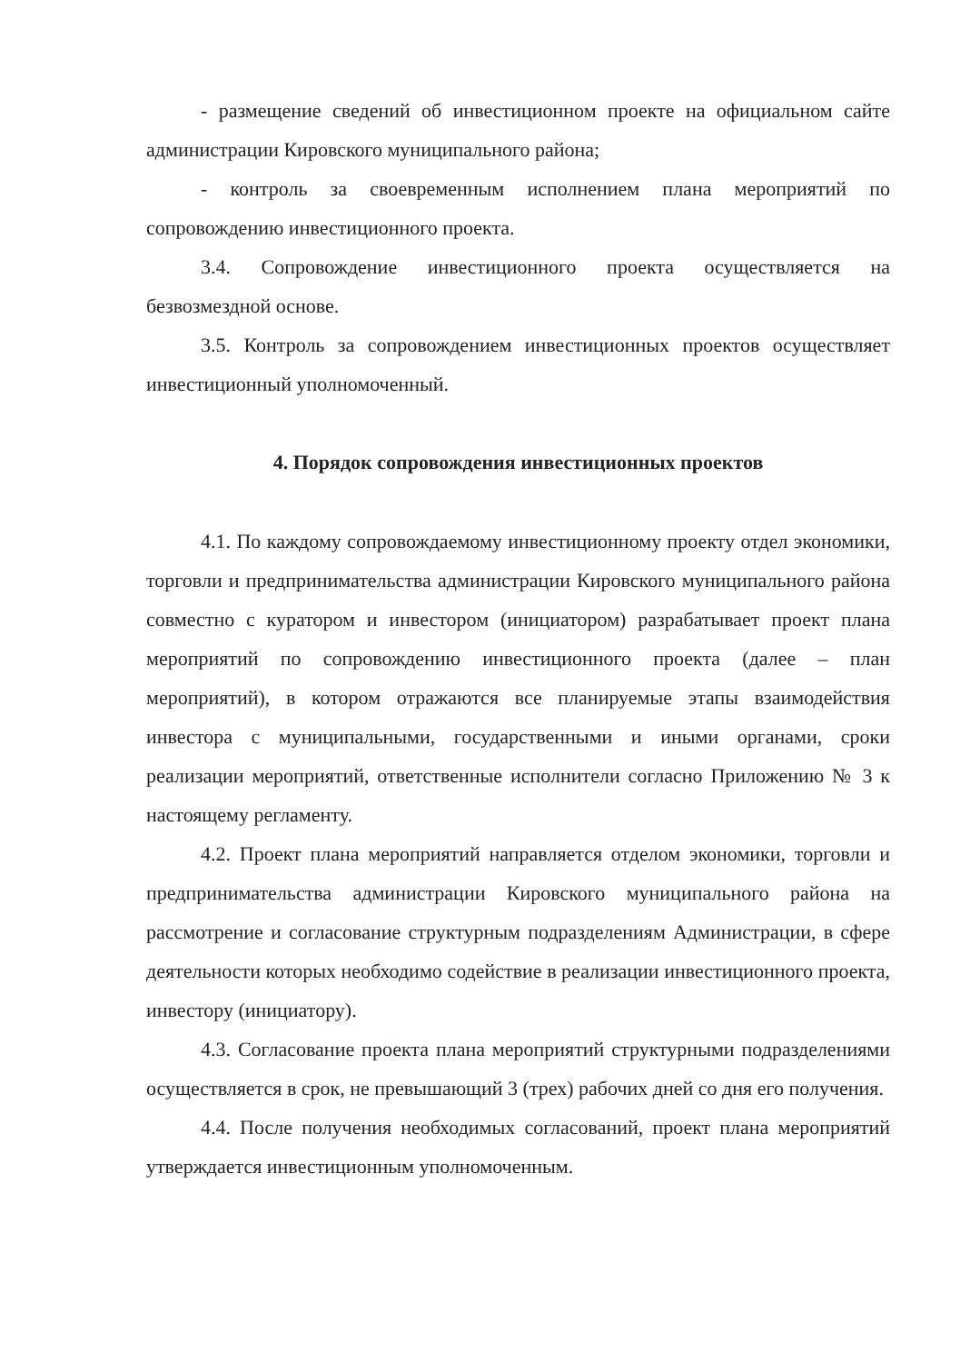- размещение сведений об инвестиционном проекте на официальном сайте администрации Кировского муниципального района;
- контроль за своевременным исполнением плана мероприятий по сопровождению инвестиционного проекта.
3.4. Сопровождение инвестиционного проекта осуществляется на безвозмездной основе.
3.5. Контроль за сопровождением инвестиционных проектов осуществляет инвестиционный уполномоченный.
4. Порядок сопровождения инвестиционных проектов
4.1. По каждому сопровождаемому инвестиционному проекту отдел экономики, торговли и предпринимательства администрации Кировского муниципального района совместно с куратором и инвестором (инициатором) разрабатывает проект плана мероприятий по сопровождению инвестиционного проекта (далее – план мероприятий), в котором отражаются все планируемые этапы взаимодействия инвестора с муниципальными, государственными и иными органами, сроки реализации мероприятий, ответственные исполнители согласно Приложению № 3 к настоящему регламенту.
4.2. Проект плана мероприятий направляется отделом экономики, торговли и предпринимательства администрации Кировского муниципального района на рассмотрение и согласование структурным подразделениям Администрации, в сфере деятельности которых необходимо содействие в реализации инвестиционного проекта, инвестору (инициатору).
4.3. Согласование проекта плана мероприятий структурными подразделениями осуществляется в срок, не превышающий 3 (трех) рабочих дней со дня его получения.
4.4. После получения необходимых согласований, проект плана мероприятий утверждается инвестиционным уполномоченным.